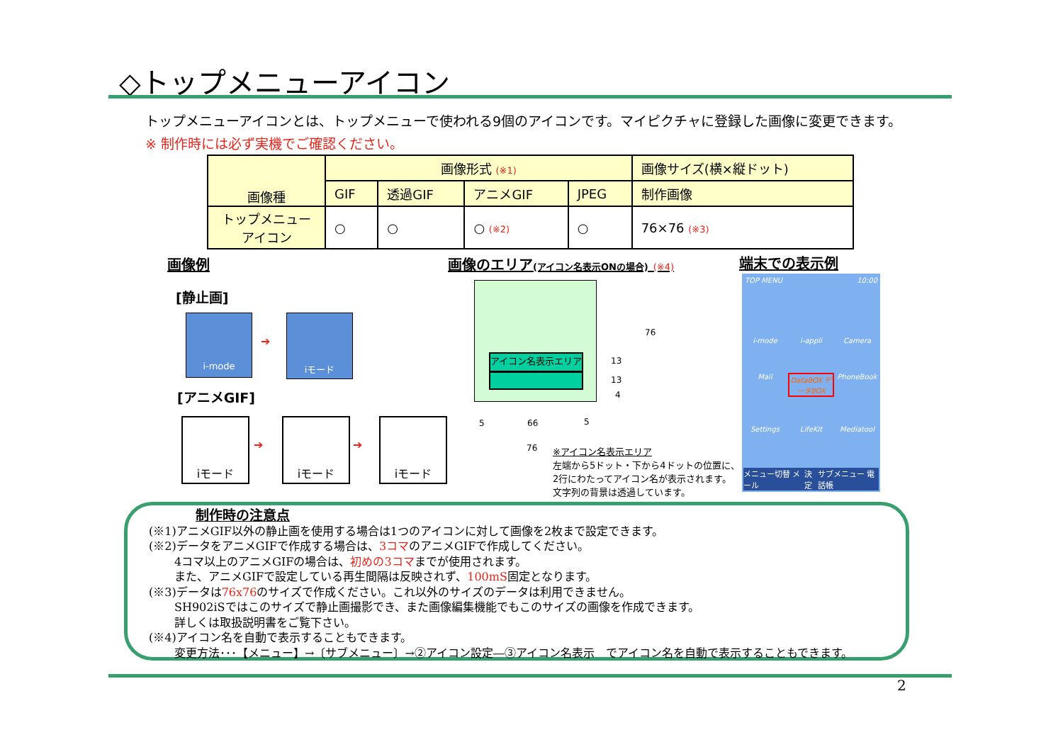◇トップメニューアイコン
トップメニューアイコンとは、トップメニューで使われる9個のアイコンです。マイピクチャに登録した画像に変更できます。
※ 制作時には必ず実機でご確認ください。
| 画像種 | 画像形式 (※1) | | | | 画像サイズ(横×縦ドット) |
| --- | --- | --- | --- | --- | --- |
| | GIF | 透過GIF | アニメGIF | JPEG | 制作画像 |
| トップメニュー アイコン | ○ | ○ | ○ (※2) | ○ | 76×76 (※3) |
画像例
画像のエリア(アイコン名表示ONの場合) (※4)
端末での表示例
[静止画]
i-mode
➔
iモード
[アニメGIF]
iモード
➔
iモード
➔
iモード
アイコン名表示エリア
76
13
13
4
5 66 5
76
※アイコン名表示エリア
左端から5ドット・下から4ドットの位置に、
2行にわたってアイコン名が表示されます。
文字列の背景は透過しています。
TOP MENU 10:00
i-mode i-appli Camera Mail DataBOX データBOX PhoneBook Settings LifeKit Mediatool
メニュー切替 メール 決定 サブメニュー 電話帳
制作時の注意点
(※1)アニメGIF以外の静止画を使用する場合は1つのアイコンに対して画像を2枚まで設定できます。
(※2)データをアニメGIFで作成する場合は、3コマのアニメGIFで作成してください。
4コマ以上のアニメGIFの場合は、初めの3コマまでが使用されます。
また、アニメGIFで設定している再生間隔は反映されず、100mS固定となります。
(※3)データは76x76のサイズで作成ください。これ以外のサイズのデータは利用できません。
SH902iSではこのサイズで静止画撮影でき、また画像編集機能でもこのサイズの画像を作成できます。
詳しくは取扱説明書をご覧下さい。
(※4)アイコン名を自動で表示することもできます。
変更方法･･･【メニュー】→〔サブメニュー〕→②アイコン設定―③アイコン名表示　でアイコン名を自動で表示することもできます。
2